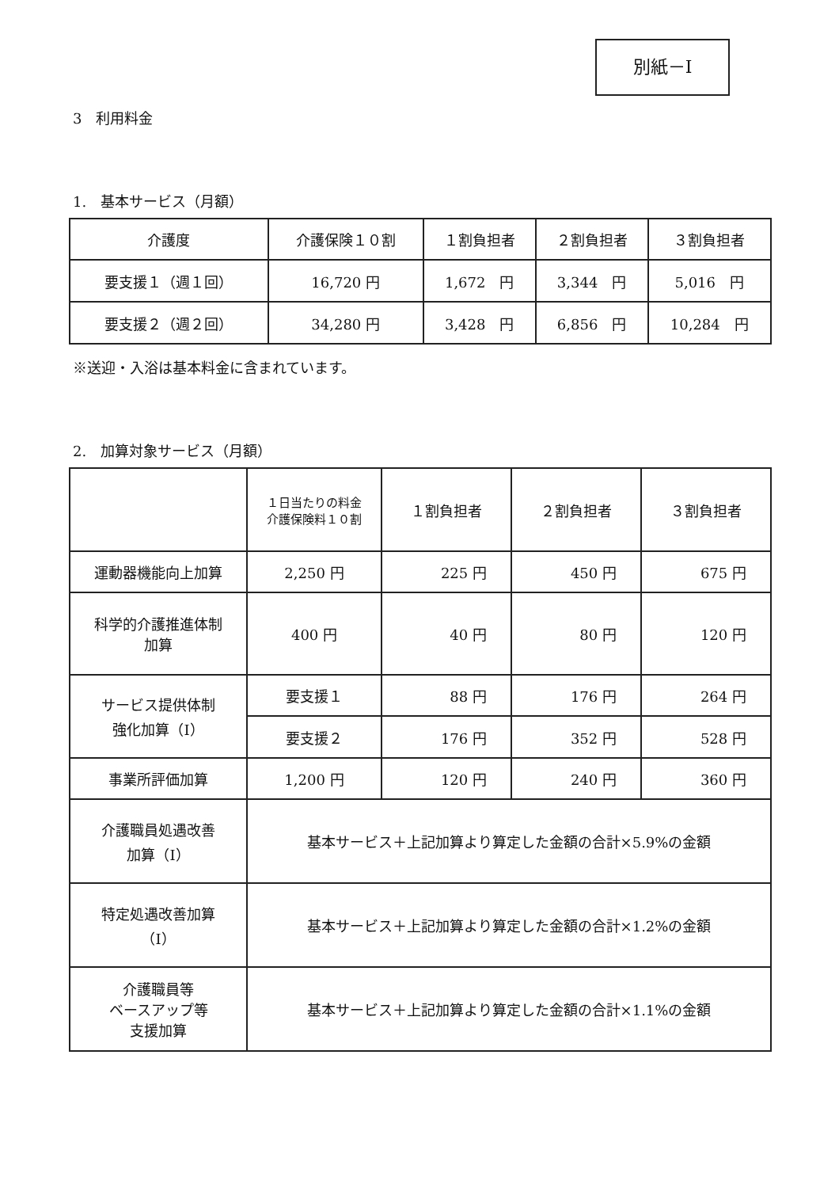別紙－Ⅰ
3　利用料金
1.　基本サービス（月額）
| 介護度 | 介護保険１０割 | １割負担者 | ２割負担者 | ３割負担者 |
| --- | --- | --- | --- | --- |
| 要支援１（週１回） | 16,720 円 | 1,672 円 | 3,344 円 | 5,016 円 |
| 要支援２（週２回） | 34,280 円 | 3,428 円 | 6,856 円 | 10,284 円 |
※送迎・入浴は基本料金に含まれています。
2.　加算対象サービス（月額）
| | １日当たりの料金 介護保険料１０割 | １割負担者 | ２割負担者 | ３割負担者 |
| --- | --- | --- | --- | --- |
| 運動器機能向上加算 | 2,250 円 | 225 円 | 450 円 | 675 円 |
| 科学的介護推進体制 加算 | 400 円 | 40 円 | 80 円 | 120 円 |
| サービス提供体制 強化加算（Ⅰ） | 要支援１ | 88 円 | 176 円 | 264 円 |
| | 要支援２ | 176 円 | 352 円 | 528 円 |
| 事業所評価加算 | 1,200 円 | 120 円 | 240 円 | 360 円 |
| 介護職員処遇改善 加算（Ⅰ） | 基本サービス＋上記加算より算定した金額の合計×5.9%の金額 | | | |
| 特定処遇改善加算 （Ⅰ） | 基本サービス＋上記加算より算定した金額の合計×1.2%の金額 | | | |
| 介護職員等 ベースアップ等 支援加算 | 基本サービス＋上記加算より算定した金額の合計×1.1%の金額 | | | |